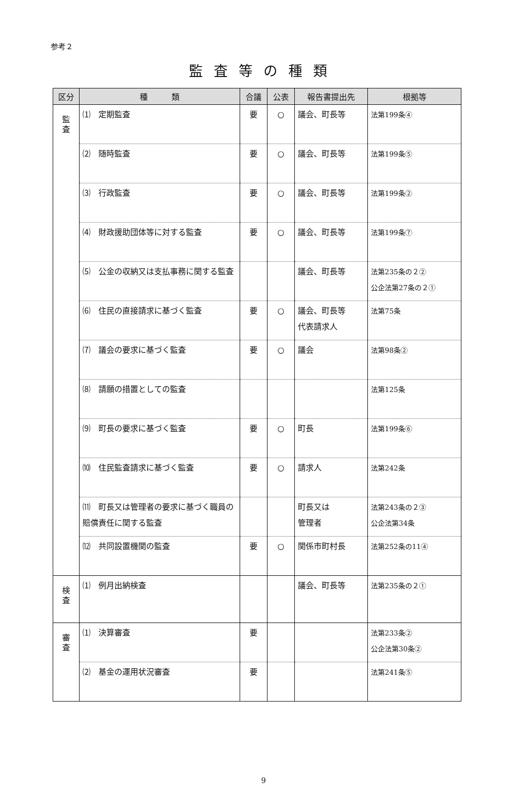参考２
監査等の種類
| 区分 | 種 類 | 合議 | 公表 | 報告書提出先 | 根拠等 |
| --- | --- | --- | --- | --- | --- |
| 監 査 | ⑴ 定期監査 | 要 | ○ | 議会、町長等 | 法第199条④ |
| | ⑵ 随時監査 | 要 | ○ | 議会、町長等 | 法第199条⑤ |
| | ⑶ 行政監査 | 要 | ○ | 議会、町長等 | 法第199条② |
| | ⑷ 財政援助団体等に対する監査 | 要 | ○ | 議会、町長等 | 法第199条⑦ |
| | ⑸ 公金の収納又は支払事務に関する監査 | | | 議会、町長等 | 法第235条の２② 公企法第27条の２① |
| | ⑹ 住民の直接請求に基づく監査 | 要 | ○ | 議会、町長等 代表請求人 | 法第75条 |
| | ⑺ 議会の要求に基づく監査 | 要 | ○ | 議会 | 法第98条② |
| | ⑻ 請願の措置としての監査 | | | | 法第125条 |
| | ⑼ 町長の要求に基づく監査 | 要 | ○ | 町長 | 法第199条⑥ |
| | ⑽ 住民監査請求に基づく監査 | 要 | ○ | 請求人 | 法第242条 |
| | ⑾ 町長又は管理者の要求に基づく職員の賠償責任に関する監査 | | | 町長又は 管理者 | 法第243条の２③ 公企法第34条 |
| | ⑿ 共同設置機関の監査 | 要 | ○ | 関係市町村長 | 法第252条の11④ |
| 検 査 | ⑴ 例月出納検査 | | | 議会、町長等 | 法第235条の２① |
| 審 査 | ⑴ 決算審査 | 要 | | | 法第233条② 公企法第30条② |
| | ⑵ 基金の運用状況審査 | 要 | | | 法第241条⑤ |
9